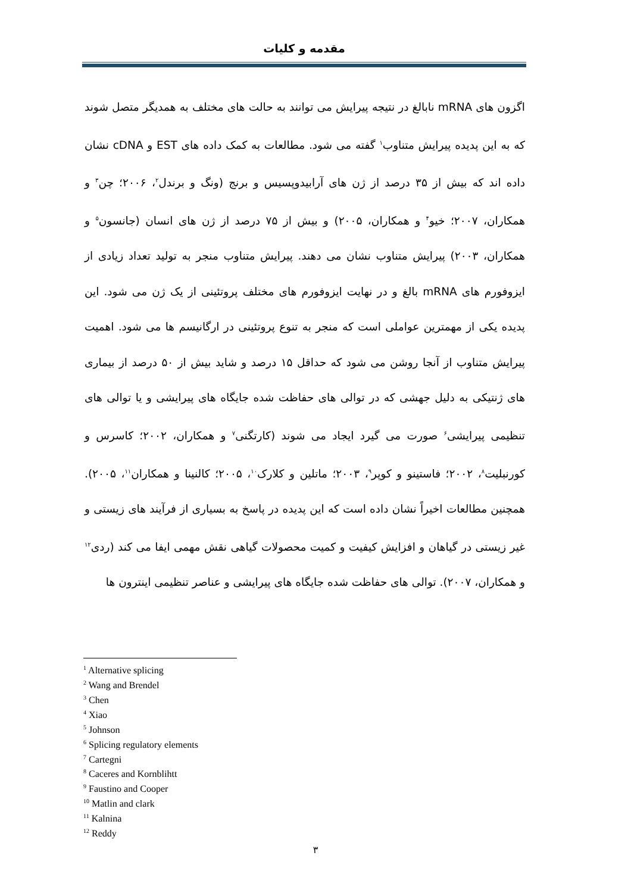مقدمه و کلیات
اگزون های mRNA نابالغ در نتیجه پیرایش می توانند به حالت های مختلف به همدیگر متصل شوند که به این پدیده پیرایش متناوب<sup>۱</sup> گفته می شود. مطالعات به کمک داده های EST و cDNA نشان داده اند که بیش از ۳۵ درصد از ژن های آرابیدوپسیس و برنج (ونگ و برندل<sup>۲</sup>، ۲۰۰۶؛ چن<sup>۳</sup> و همکاران، ۲۰۰۷؛ خیو<sup>۴</sup> و همکاران، ۲۰۰۵) و بیش از ۷۵ درصد از ژن های انسان (جانسون<sup>۵</sup> و همکاران، ۲۰۰۳) پیرایش متناوب نشان می دهند. پیرایش متناوب منجر به تولید تعداد زیادی از ایزوفورم های mRNA بالغ و در نهایت ایزوفورم های مختلف پروتئینی از یک ژن می شود. این پدیده یکی از مهمترین عواملی است که منجر به تنوع پروتئینی در ارگانیسم ها می شود. اهمیت پیرایش متناوب از آنجا روشن می شود که حداقل ۱۵ درصد و شاید بیش از ۵۰ درصد از بیماری های ژنتیکی به دلیل جهشی که در توالی های حفاظت شده جایگاه های پیرایشی و یا توالی های تنظیمی پیرایشی<sup>۶</sup> صورت می گیرد ایجاد می شوند (کارتگنی<sup>۷</sup> و همکاران، ۲۰۰۲؛ کاسرس و کورنبلیت<sup>۸</sup>، ۲۰۰۲؛ فاستینو و کوپر<sup>۹</sup>، ۲۰۰۳؛ ماتلین و کلارک<sup>۱۰</sup>، ۲۰۰۵؛ کالنینا و همکاران<sup>۱۱</sup>، ۲۰۰۵). همچنین مطالعات اخیراً نشان داده است که این پدیده در پاسخ به بسیاری از فرآیند های زیستی و غیر زیستی در گیاهان و افزایش کیفیت و کمیت محصولات گیاهی نقش مهمی ایفا می کند (ردی<sup>۱۲</sup> و همکاران، ۲۰۰۷). توالی های حفاظت شده جایگاه های پیرایشی و عناصر تنظیمی اینترون ها
<sup>1</sup> Alternative splicing
<sup>2</sup> Wang and Brendel
<sup>3</sup> Chen
<sup>4</sup> Xiao
<sup>5</sup> Johnson
<sup>6</sup> Splicing regulatory elements
<sup>7</sup> Cartegni
<sup>8</sup> Caceres and Kornblihtt
<sup>9</sup> Faustino and Cooper
<sup>10</sup> Matlin and clark
<sup>11</sup> Kalnina
<sup>12</sup> Reddy
۳